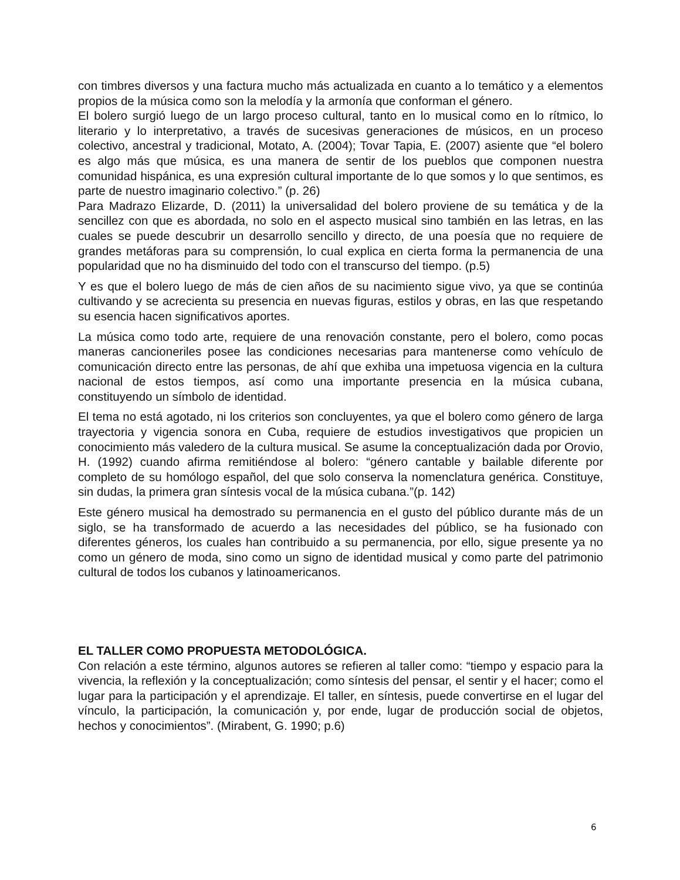con timbres diversos y una factura mucho más actualizada en cuanto a lo temático y a elementos propios de la música como son la melodía y la armonía que conforman el género.
El bolero surgió luego de un largo proceso cultural, tanto en lo musical como en lo rítmico, lo literario y lo interpretativo, a través de sucesivas generaciones de músicos, en un proceso colectivo, ancestral y tradicional, Motato, A. (2004); Tovar Tapia, E. (2007) asiente que “el bolero es algo más que música, es una manera de sentir de los pueblos que componen nuestra comunidad hispánica, es una expresión cultural importante de lo que somos y lo que sentimos, es parte de nuestro imaginario colectivo.” (p. 26)
Para Madrazo Elizarde, D. (2011) la universalidad del bolero proviene de su temática y de la sencillez con que es abordada, no solo en el aspecto musical sino también en las letras, en las cuales se puede descubrir un desarrollo sencillo y directo, de una poesía que no requiere de grandes metáforas para su comprensión, lo cual explica en cierta forma la permanencia de una popularidad que no ha disminuido del todo con el transcurso del tiempo. (p.5)
Y es que el bolero luego de más de cien años de su nacimiento sigue vivo, ya que se continúa cultivando y se acrecienta su presencia en nuevas figuras, estilos y obras, en las que respetando su esencia hacen significativos aportes.
La música como todo arte, requiere de una renovación constante, pero el bolero, como pocas maneras cancioneriles posee las condiciones necesarias para mantenerse como vehículo de comunicación directo entre las personas, de ahí que exhiba una impetuosa vigencia en la cultura nacional de estos tiempos, así como una importante presencia en la música cubana, constituyendo un símbolo de identidad.
El tema no está agotado, ni los criterios son concluyentes, ya que el bolero como género de larga trayectoria y vigencia sonora en Cuba, requiere de estudios investigativos que propicien un conocimiento más valedero de la cultura musical. Se asume la conceptualización dada por Orovio, H. (1992) cuando afirma remitiéndose al bolero: “género cantable y bailable diferente por completo de su homólogo español, del que solo conserva la nomenclatura genérica. Constituye, sin dudas, la primera gran síntesis vocal de la música cubana.”(p. 142)
Este género musical ha demostrado su permanencia en el gusto del público durante más de un siglo, se ha transformado de acuerdo a las necesidades del público, se ha fusionado con diferentes géneros, los cuales han contribuido a su permanencia, por ello, sigue presente ya no como un género de moda, sino como un signo de identidad musical y como parte del patrimonio cultural de todos los cubanos y latinoamericanos.
EL TALLER COMO PROPUESTA METODOLÓGICA.
Con relación a este término, algunos autores se refieren al taller como: “tiempo y espacio para la vivencia, la reflexión y la conceptualización; como síntesis del pensar, el sentir y el hacer; como el lugar para la participación y el aprendizaje. El taller, en síntesis, puede convertirse en el lugar del vínculo, la participación, la comunicación y, por ende, lugar de producción social de objetos, hechos y conocimientos”. (Mirabent, G. 1990; p.6)
6